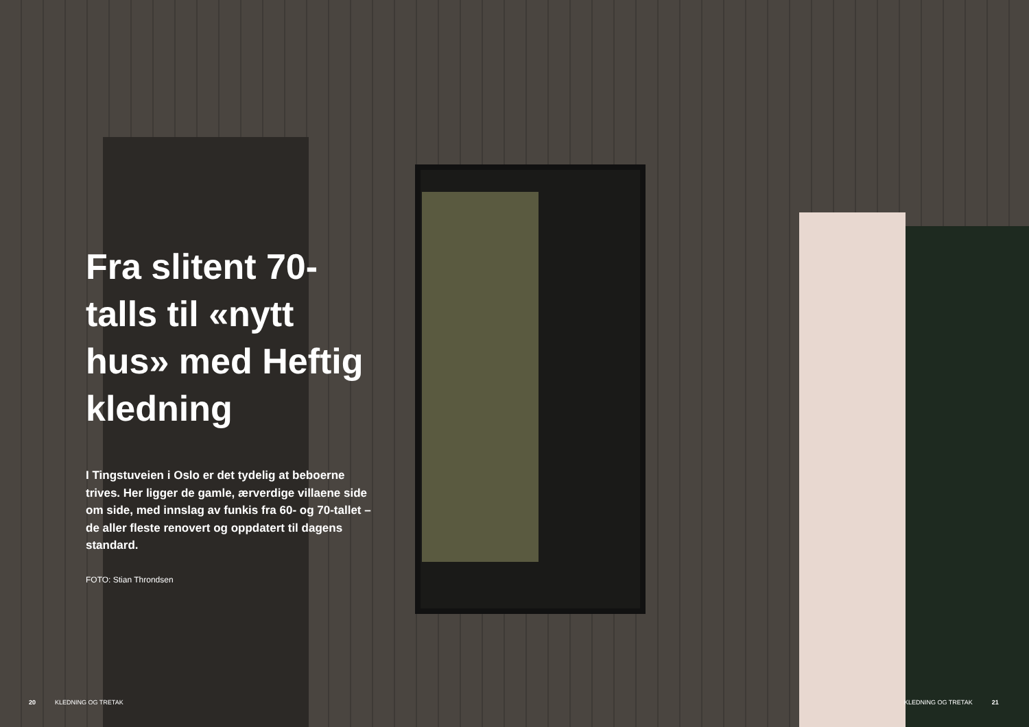Fra slitent 70-talls til «nytt hus» med Heftig kledning
I Tingstuveien i Oslo er det tydelig at beboerne trives. Her ligger de gamle, ærverdige villaene side om side, med innslag av funkis fra 60- og 70-tallet – de aller fleste renovert og oppdatert til dagens standard.
FOTO: Stian Throndsen
20 KLEDNING OG TRETAK KLEDNING OG TRETAK 21